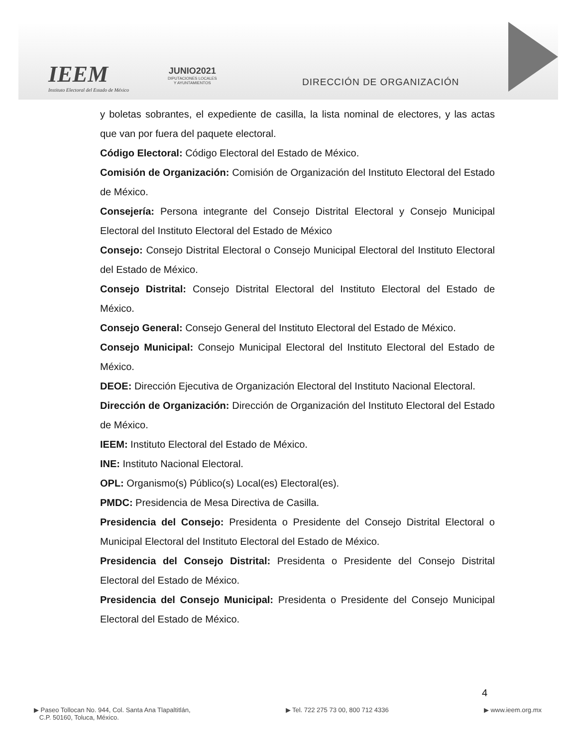IEEM
Instituto Electoral del Estado de México
JUNIO2021
DIPUTACIONES LOCALES
Y AYUNTAMIENTOS
DIRECCIÓN DE ORGANIZACIÓN
y boletas sobrantes, el expediente de casilla, la lista nominal de electores, y las actas que van por fuera del paquete electoral.
Código Electoral: Código Electoral del Estado de México.
Comisión de Organización: Comisión de Organización del Instituto Electoral del Estado de México.
Consejería: Persona integrante del Consejo Distrital Electoral y Consejo Municipal Electoral del Instituto Electoral del Estado de México
Consejo: Consejo Distrital Electoral o Consejo Municipal Electoral del Instituto Electoral del Estado de México.
Consejo Distrital: Consejo Distrital Electoral del Instituto Electoral del Estado de México.
Consejo General: Consejo General del Instituto Electoral del Estado de México.
Consejo Municipal: Consejo Municipal Electoral del Instituto Electoral del Estado de México.
DEOE: Dirección Ejecutiva de Organización Electoral del Instituto Nacional Electoral.
Dirección de Organización: Dirección de Organización del Instituto Electoral del Estado de México.
IEEM: Instituto Electoral del Estado de México.
INE: Instituto Nacional Electoral.
OPL: Organismo(s) Público(s) Local(es) Electoral(es).
PMDC: Presidencia de Mesa Directiva de Casilla.
Presidencia del Consejo: Presidenta o Presidente del Consejo Distrital Electoral o Municipal Electoral del Instituto Electoral del Estado de México.
Presidencia del Consejo Distrital: Presidenta o Presidente del Consejo Distrital Electoral del Estado de México.
Presidencia del Consejo Municipal: Presidenta o Presidente del Consejo Municipal Electoral del Estado de México.
4
▶ Paseo Tollocan No. 944, Col. Santa Ana Tlapaltitlán,
C.P. 50160, Toluca, México.
▶ Tel. 722 275 73 00, 800 712 4336
▶ www.ieem.org.mx